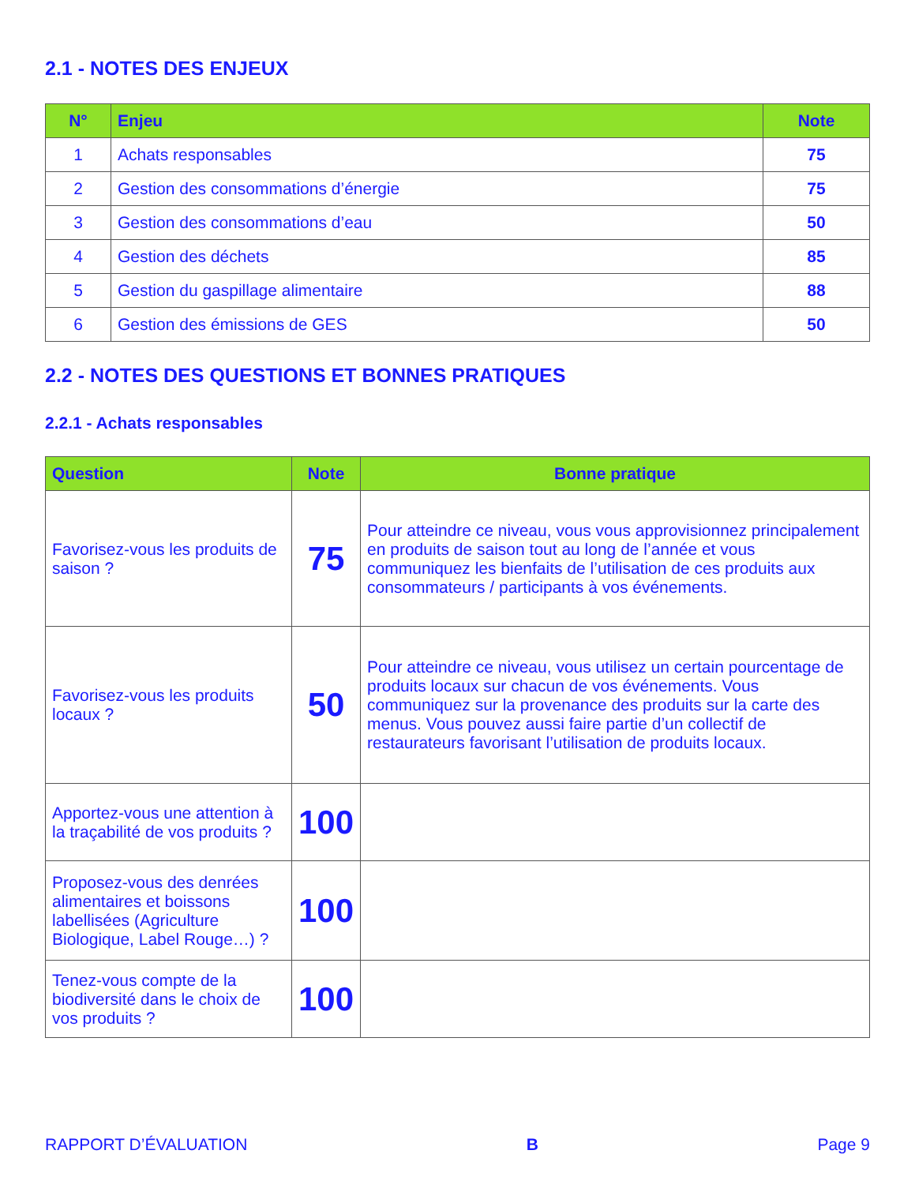2.1 - NOTES DES ENJEUX
| N° | Enjeu | Note |
| --- | --- | --- |
| 1 | Achats responsables | 75 |
| 2 | Gestion des consommations d’énergie | 75 |
| 3 | Gestion des consommations d’eau | 50 |
| 4 | Gestion des déchets | 85 |
| 5 | Gestion du gaspillage alimentaire | 88 |
| 6 | Gestion des émissions de GES | 50 |
2.2 - NOTES DES QUESTIONS ET BONNES PRATIQUES
2.2.1 - Achats responsables
| Question | Note | Bonne pratique |
| --- | --- | --- |
| Favorisez-vous les produits de saison ? | 75 | Pour atteindre ce niveau, vous vous approvisionnez principalement en produits de saison tout au long de l’année et vous communiquez les bienfaits de l’utilisation de ces produits aux consommateurs / participants à vos événements. |
| Favorisez-vous les produits locaux ? | 50 | Pour atteindre ce niveau, vous utilisez un certain pourcentage de produits locaux sur chacun de vos événements. Vous communiquez sur la provenance des produits sur la carte des menus. Vous pouvez aussi faire partie d’un collectif de restaurateurs favorisant l’utilisation de produits locaux. |
| Apportez-vous une attention à la traçabilité de vos produits ? | 100 | |
| Proposez-vous des denrées alimentaires et boissons labellisées (Agriculture Biologique, Label Rouge…) ? | 100 | |
| Tenez-vous compte de la biodiversité dans le choix de vos produits ? | 100 | |
RAPPORT D’ÉVALUATION B Page 9